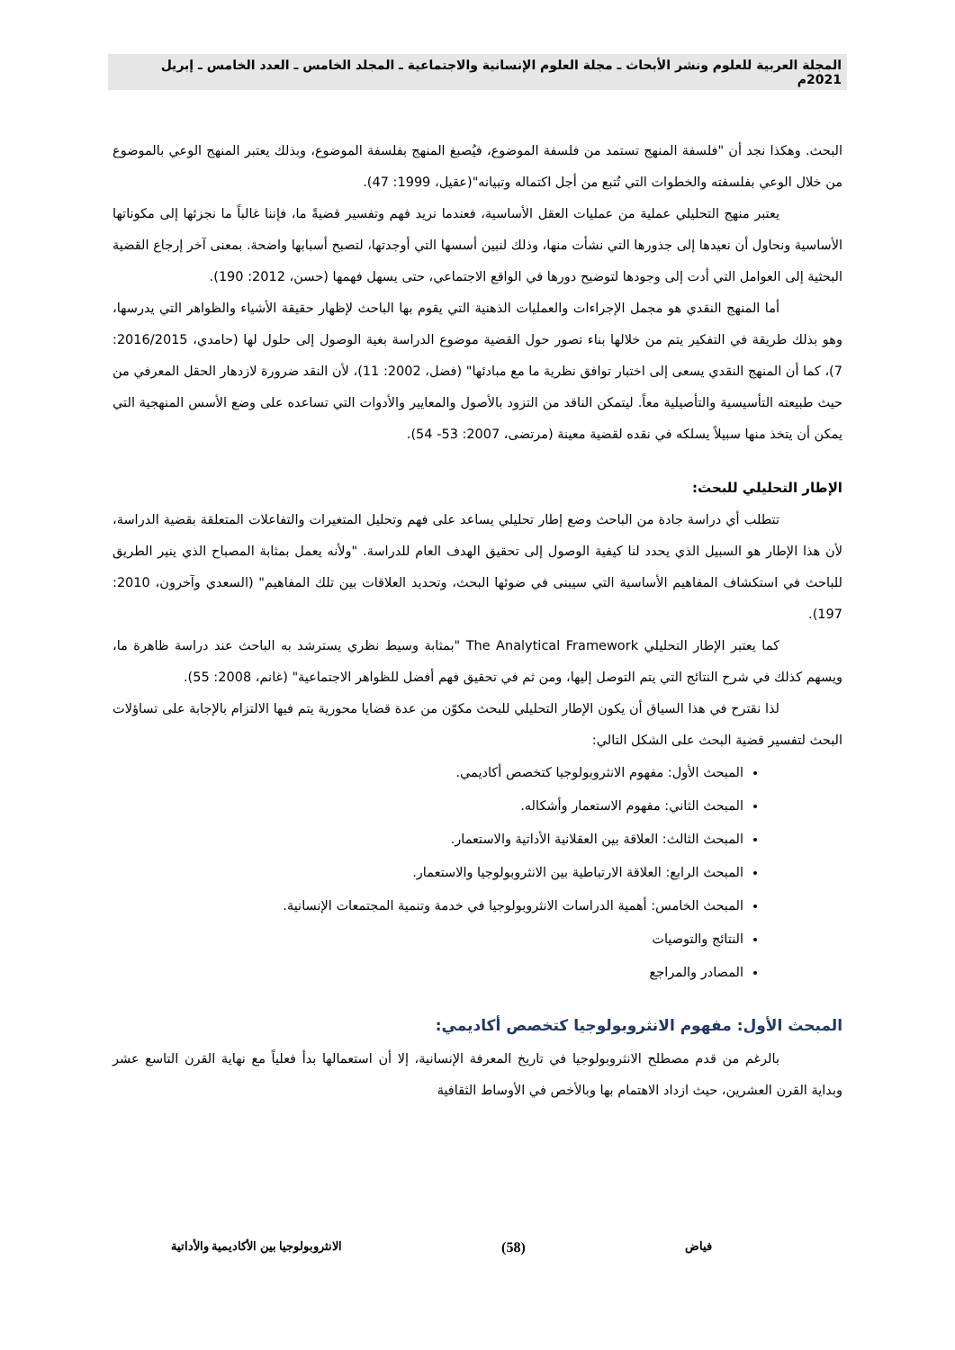المجلة العربية للعلوم ونشر الأبحاث ـ مجلة العلوم الإنسانية والاجتماعية ـ المجلد الخامس ـ العدد الخامس ـ إبريل 2021م
البحث. وهكذا نجد أن "فلسفة المنهج تستمد من فلسفة الموضوع، فيُصبغ المنهج بفلسفة الموضوع، وبذلك يعتبر المنهج الوعي بالموضوع من خلال الوعي بفلسفته والخطوات التي تُتبع من أجل اكتماله وتبيانه"(عقيل، 1999: 47).
يعتبر منهج التحليلي عملية من عمليات العقل الأساسية، فعندما نريد فهم وتفسير قضيةً ما، فإننا غالباً ما نجزئها إلى مكوناتها الأساسية ونحاول أن نعيدها إلى جذورها التي نشأت منها، وذلك لنبين أسسها التي أوجدتها، لتصبح أسبابها واضحة. بمعنى آخر إرجاع القضية البحثية إلى العوامل التي أدت إلى وجودها لتوضيح دورها في الواقع الاجتماعي، حتى يسهل فهمها (حسن، 2012: 190).
أما المنهج النقدي هو مجمل الإجراءات والعمليات الذهنية التي يقوم بها الباحث لإظهار حقيقة الأشياء والظواهر التي يدرسها، وهو بذلك طريقة في التفكير يتم من خلالها بناء تصور حول القضية موضوع الدراسة بغية الوصول إلى حلول لها (حامدي، 2016/2015: 7)، كما أن المنهج النقدي يسعى إلى اختبار توافق نظرية ما مع مبادئها" (فضل، 2002: 11)، لأن النقد ضرورة لازدهار الحقل المعرفي من حيث طبيعته التأسيسية والتأصيلية معاً. ليتمكن الناقد من التزود بالأصول والمعايير والأدوات التي تساعده على وضع الأسس المنهجية التي يمكن أن يتخذ منها سبيلاً يسلكه في نقده لقضية معينة (مرتضى، 2007: 53- 54).
الإطار التحليلي للبحث:
تتطلب أي دراسة جادة من الباحث وضع إطار تحليلي يساعد على فهم وتحليل المتغيرات والتفاعلات المتعلقة بقضية الدراسة، لأن هذا الإطار هو السبيل الذي يحدد لنا كيفية الوصول إلى تحقيق الهدف العام للدراسة. "ولأنه يعمل بمثابة المصباح الذي ينير الطريق للباحث في استكشاف المفاهيم الأساسية التي سيبنى في ضوئها البحث، وتحديد العلاقات بين تلك المفاهيم" (السعدي وآخرون، 2010: 197).
كما يعتبر الإطار التحليلي The Analytical Framework "بمثابة وسيط نظري يسترشد به الباحث عند دراسة ظاهرة ما، ويسهم كذلك في شرح النتائج التي يتم التوصل إليها، ومن ثم في تحقيق فهم أفضل للظواهر الاجتماعية" (غانم، 2008: 55).
لذا نقترح في هذا السياق أن يكون الإطار التحليلي للبحث مكوّن من عدة قضايا محورية يتم فيها الالتزام بالإجابة على تساؤلات البحث لتفسير قضية البحث على الشكل التالي:
المبحث الأول: مفهوم الانثروبولوجيا كتخصص أكاديمي.
المبحث الثاني: مفهوم الاستعمار وأشكاله.
المبحث الثالث: العلاقة بين العقلانية الأداتية والاستعمار.
المبحث الرابع: العلاقة الارتباطية بين الانثروبولوجيا والاستعمار.
المبحث الخامس: أهمية الدراسات الانثروبولوجيا في خدمة وتنمية المجتمعات الإنسانية.
النتائج والتوصيات
المصادر والمراجع
المبحث الأول: مفهوم الانثروبولوجيا كتخصص أكاديمي:
بالرغم من قدم مصطلح الانثروبولوجيا في تاريخ المعرفة الإنسانية، إلا أن استعمالها بدأ فعلياً مع نهاية القرن التاسع عشر وبداية القرن العشرين، حيث ازداد الاهتمام بها وبالأخص في الأوساط الثقافية
فياض (58) الانثروبولوجيا بين الأكاديمية والأداتية